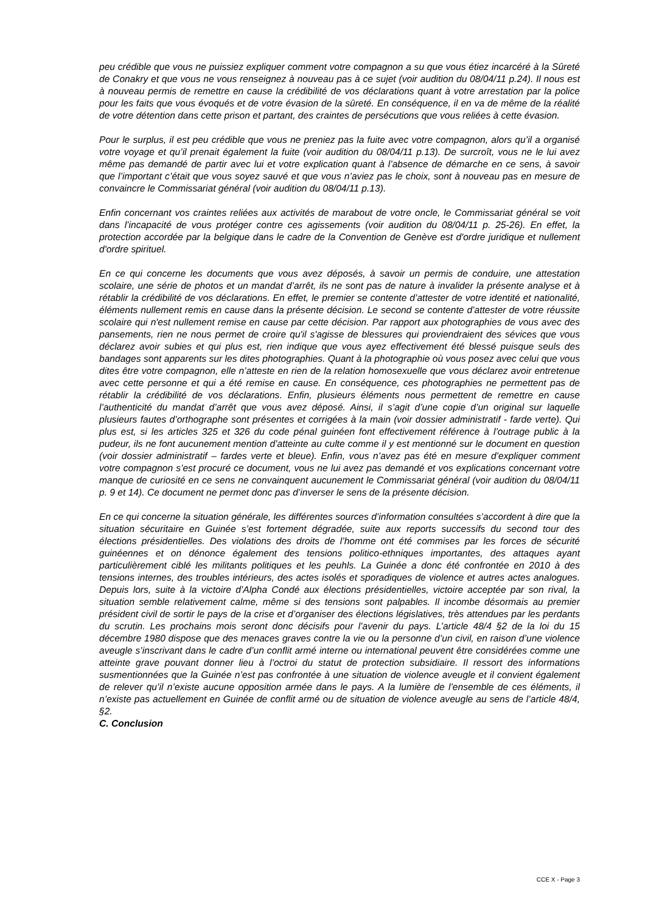peu crédible que vous ne puissiez expliquer comment votre compagnon a su que vous étiez incarcéré à la Sûreté de Conakry et que vous ne vous renseignez à nouveau pas à ce sujet (voir audition du 08/04/11 p.24). Il nous est à nouveau permis de remettre en cause la crédibilité de vos déclarations quant à votre arrestation par la police pour les faits que vous évoqués et de votre évasion de la sûreté. En conséquence, il en va de même de la réalité de votre détention dans cette prison et partant, des craintes de persécutions que vous reliées à cette évasion.
Pour le surplus, il est peu crédible que vous ne preniez pas la fuite avec votre compagnon, alors qu’il a organisé votre voyage et qu’il prenait également la fuite (voir audition du 08/04/11 p.13). De surcroît, vous ne le lui avez même pas demandé de partir avec lui et votre explication quant à l’absence de démarche en ce sens, à savoir que l’important c’était que vous soyez sauvé et que vous n’aviez pas le choix, sont à nouveau pas en mesure de convaincre le Commissariat général (voir audition du 08/04/11 p.13).
Enfin concernant vos craintes reliées aux activités de marabout de votre oncle, le Commissariat général se voit dans l’incapacité de vous protéger contre ces agissements (voir audition du 08/04/11 p. 25-26). En effet, la protection accordée par la belgique dans le cadre de la Convention de Genève est d'ordre juridique et nullement d'ordre spirituel.
En ce qui concerne les documents que vous avez déposés, à savoir un permis de conduire, une attestation scolaire, une série de photos et un mandat d’arrêt, ils ne sont pas de nature à invalider la présente analyse et à rétablir la crédibilité de vos déclarations. En effet, le premier se contente d’attester de votre identité et nationalité, éléments nullement remis en cause dans la présente décision. Le second se contente d’attester de votre réussite scolaire qui n'est nullement remise en cause par cette décision. Par rapport aux photographies de vous avec des pansements, rien ne nous permet de croire qu'il s'agisse de blessures qui proviendraient des sévices que vous déclarez avoir subies et qui plus est, rien indique que vous ayez effectivement été blessé puisque seuls des bandages sont apparents sur les dites photographies. Quant à la photographie où vous posez avec celui que vous dites être votre compagnon, elle n’atteste en rien de la relation homosexuelle que vous déclarez avoir entretenue avec cette personne et qui a été remise en cause. En conséquence, ces photographies ne permettent pas de rétablir la crédibilité de vos déclarations. Enfin, plusieurs éléments nous permettent de remettre en cause l’authenticité du mandat d’arrêt que vous avez déposé. Ainsi, il s’agit d’une copie d’un original sur laquelle plusieurs fautes d’orthographe sont présentes et corrigées à la main (voir dossier administratif - farde verte). Qui plus est, si les articles 325 et 326 du code pénal guinéen font effectivement référence à l’outrage public à la pudeur, ils ne font aucunement mention d’atteinte au culte comme il y est mentionné sur le document en question (voir dossier administratif – fardes verte et bleue). Enfin, vous n’avez pas été en mesure d’expliquer comment votre compagnon s’est procuré ce document, vous ne lui avez pas demandé et vos explications concernant votre manque de curiosité en ce sens ne convainquent aucunement le Commissariat général (voir audition du 08/04/11 p. 9 et 14). Ce document ne permet donc pas d’inverser le sens de la présente décision.
En ce qui concerne la situation générale, les différentes sources d’information consultées s’accordent à dire que la situation sécuritaire en Guinée s’est fortement dégradée, suite aux reports successifs du second tour des élections présidentielles. Des violations des droits de l’homme ont été commises par les forces de sécurité guinéennes et on dénonce également des tensions politico-ethniques importantes, des attaques ayant particulièrement ciblé les militants politiques et les peuhls. La Guinée a donc été confrontée en 2010 à des tensions internes, des troubles intérieurs, des actes isolés et sporadiques de violence et autres actes analogues. Depuis lors, suite à la victoire d’Alpha Condé aux élections présidentielles, victoire acceptée par son rival, la situation semble relativement calme, même si des tensions sont palpables. Il incombe désormais au premier président civil de sortir le pays de la crise et d’organiser des élections législatives, très attendues par les perdants du scrutin. Les prochains mois seront donc décisifs pour l’avenir du pays. L’article 48/4 §2 de la loi du 15 décembre 1980 dispose que des menaces graves contre la vie ou la personne d’un civil, en raison d’une violence aveugle s’inscrivant dans le cadre d’un conflit armé interne ou international peuvent être considérées comme une atteinte grave pouvant donner lieu à l’octroi du statut de protection subsidiaire. Il ressort des informations susmentionnées que la Guinée n’est pas confrontée à une situation de violence aveugle et il convient également de relever qu’il n’existe aucune opposition armée dans le pays. A la lumière de l’ensemble de ces éléments, il n’existe pas actuellement en Guinée de conflit armé ou de situation de violence aveugle au sens de l’article 48/4, §2.
C. Conclusion
CCE X - Page 3